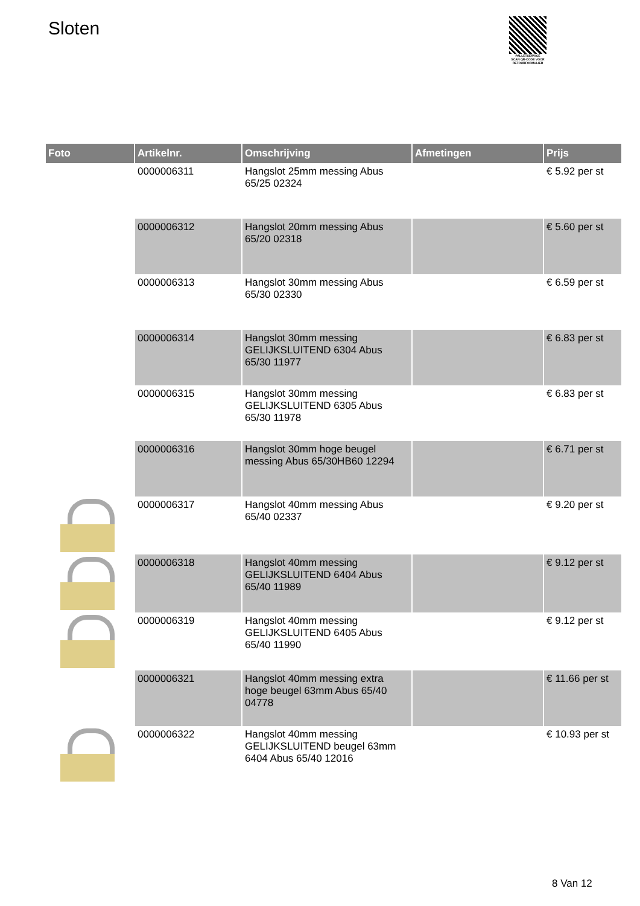Sloten
PALLETSERVICE
SCAN QR-CODE VOOR RETOURFORMULIER
| Foto | Artikelnr. | Omschrijving | Afmetingen | Prijs |
| --- | --- | --- | --- | --- |
| | 0000006311 | Hangslot 25mm messing Abus 65/25 02324 | | € 5.92 per st |
| | 0000006312 | Hangslot 20mm messing Abus 65/20 02318 | | € 5.60 per st |
| | 0000006313 | Hangslot 30mm messing Abus 65/30 02330 | | € 6.59 per st |
| | 0000006314 | Hangslot 30mm messing GELIJKSLUITEND 6304 Abus 65/30 11977 | | € 6.83 per st |
| | 0000006315 | Hangslot 30mm messing GELIJKSLUITEND 6305 Abus 65/30 11978 | | € 6.83 per st |
| | 0000006316 | Hangslot 30mm hoge beugel messing Abus 65/30HB60 12294 | | € 6.71 per st |
| | 0000006317 | Hangslot 40mm messing Abus 65/40 02337 | | € 9.20 per st |
| | 0000006318 | Hangslot 40mm messing GELIJKSLUITEND 6404 Abus 65/40 11989 | | € 9.12 per st |
| | 0000006319 | Hangslot 40mm messing GELIJKSLUITEND 6405 Abus 65/40 11990 | | € 9.12 per st |
| | 0000006321 | Hangslot 40mm messing extra hoge beugel 63mm Abus 65/40 04778 | | € 11.66 per st |
| | 0000006322 | Hangslot 40mm messing GELIJKSLUITEND beugel 63mm 6404 Abus 65/40 12016 | | € 10.93 per st |
8 Van 12